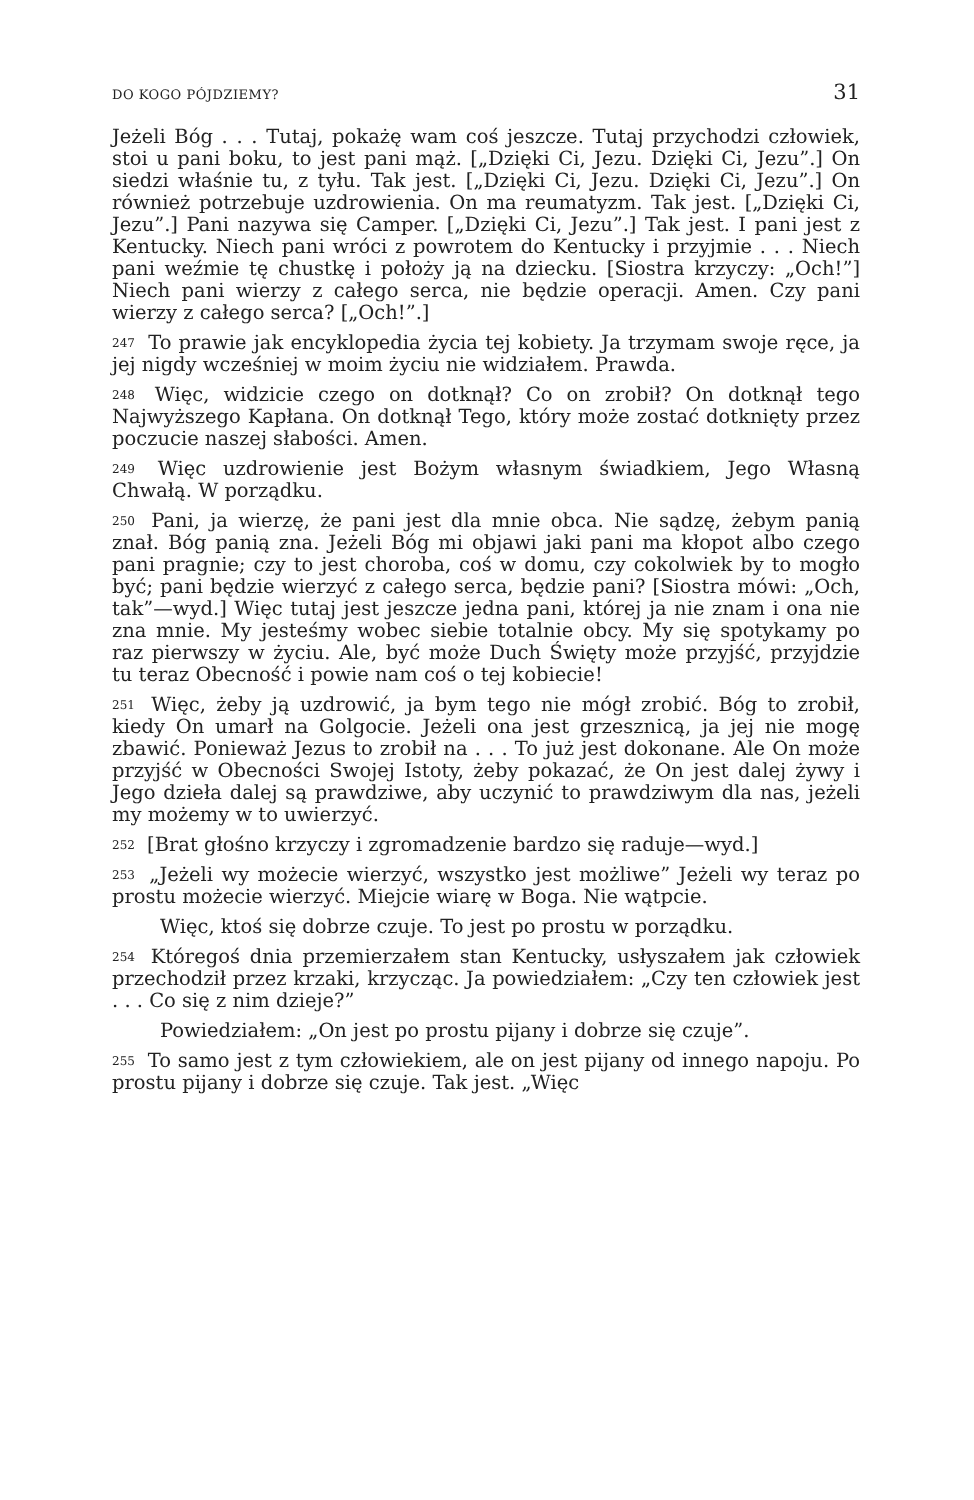DO KOGO PÓJDZIEMY? 31
Jeżeli Bóg . . . Tutaj, pokażę wam coś jeszcze. Tutaj przychodzi człowiek, stoi u pani boku, to jest pani mąż. [„Dzięki Ci, Jezu. Dzięki Ci, Jezu”.] On siedzi właśnie tu, z tyłu. Tak jest. [„Dzięki Ci, Jezu. Dzięki Ci, Jezu”.] On również potrzebuje uzdrowienia. On ma reumatyzm. Tak jest. [„Dzięki Ci, Jezu”.] Pani nazywa się Camper. [„Dzięki Ci, Jezu”.] Tak jest. I pani jest z Kentucky. Niech pani wróci z powrotem do Kentucky i przyjmie . . . Niech pani weźmie tę chustkę i położy ją na dziecku. [Siostra krzyczy: „Och!”] Niech pani wierzy z całego serca, nie będzie operacji. Amen. Czy pani wierzy z całego serca? [„Och!”.]
<sup>247</sup> To prawie jak encyklopedia życia tej kobiety. Ja trzymam swoje ręce, ja jej nigdy wcześniej w moim życiu nie widziałem. Prawda.
<sup>248</sup> Więc, widzicie czego on dotknął? Co on zrobił? On dotknął tego Najwyższego Kapłana. On dotknął Tego, który może zostać dotknięty przez poczucie naszej słabości. Amen.
<sup>249</sup> Więc uzdrowienie jest Bożym własnym świadkiem, Jego Własną Chwałą. W porządku.
<sup>250</sup> Pani, ja wierzę, że pani jest dla mnie obca. Nie sądzę, żebym panią znał. Bóg panią zna. Jeżeli Bóg mi objawi jaki pani ma kłopot albo czego pani pragnie; czy to jest choroba, coś w domu, czy cokolwiek by to mogło być; pani będzie wierzyć z całego serca, będzie pani? [Siostra mówi: „Och, tak”—wyd.] Więc tutaj jest jeszcze jedna pani, której ja nie znam i ona nie zna mnie. My jesteśmy wobec siebie totalnie obcy. My się spotykamy po raz pierwszy w życiu. Ale, być może Duch Święty może przyjść, przyjdzie tu teraz Obecność i powie nam coś o tej kobiecie!
<sup>251</sup> Więc, żeby ją uzdrowić, ja bym tego nie mógł zrobić. Bóg to zrobił, kiedy On umarł na Golgocie. Jeżeli ona jest grzesznicą, ja jej nie mogę zbawić. Ponieważ Jezus to zrobił na . . . To już jest dokonane. Ale On może przyjść w Obecności Swojej Istoty, żeby pokazać, że On jest dalej żywy i Jego dzieła dalej są prawdziwe, aby uczynić to prawdziwym dla nas, jeżeli my możemy w to uwierzyć.
<sup>252</sup> [Brat głośno krzyczy i zgromadzenie bardzo się raduje—wyd.]
<sup>253</sup> „Jeżeli wy możecie wierzyć, wszystko jest możliwe” Jeżeli wy teraz po prostu możecie wierzyć. Miejcie wiarę w Boga. Nie wątpcie.
Więc, ktoś się dobrze czuje. To jest po prostu w porządku.
<sup>254</sup> Któregoś dnia przemierzałem stan Kentucky, usłyszałem jak człowiek przechodził przez krzaki, krzycząc. Ja powiedziałem: „Czy ten człowiek jest . . . Co się z nim dzieje?”
Powiedziałem: „On jest po prostu pijany i dobrze się czuje”.
<sup>255</sup> To samo jest z tym człowiekiem, ale on jest pijany od innego napoju. Po prostu pijany i dobrze się czuje. Tak jest. „Więc